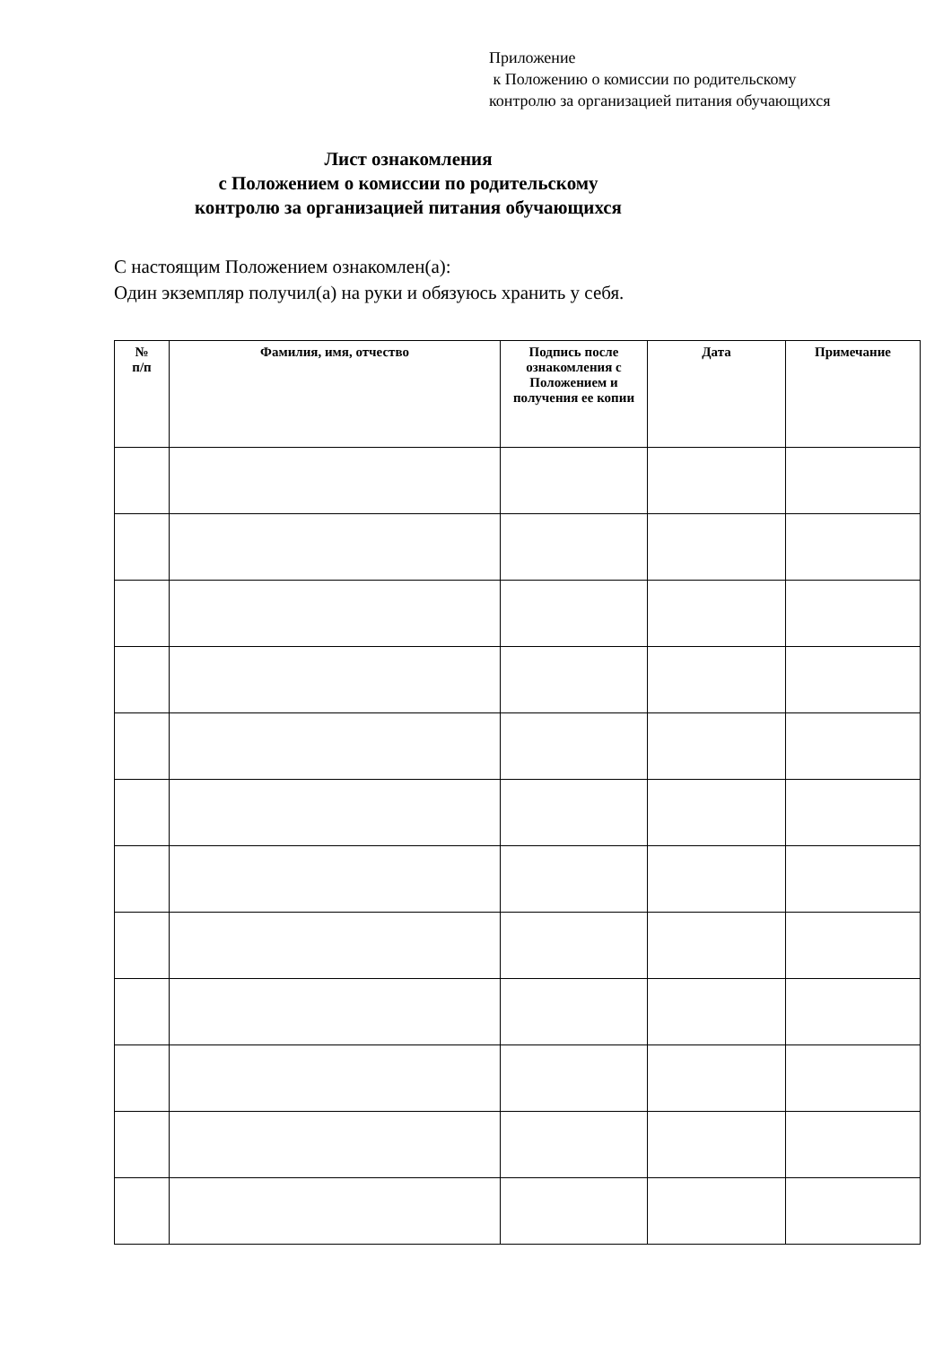Приложение
к Положению о комиссии по родительскому
контролю за организацией питания обучающихся
Лист ознакомления
с Положением о комиссии по родительскому
контролю за организацией питания обучающихся
С настоящим Положением ознакомлен(а):
Один экземпляр получил(а) на руки и обязуюсь хранить у себя.
| № п/п | Фамилия, имя, отчество | Подпись после ознакомления с Положением и получения ее копии | Дата | Примечание |
| --- | --- | --- | --- | --- |